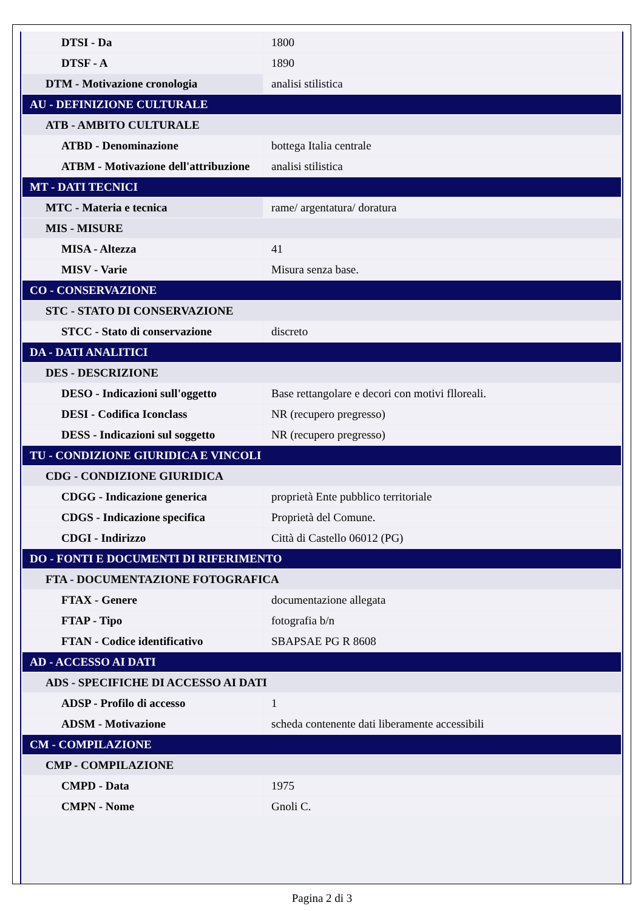| DTSI - Da | 1800 |
| DTSF - A | 1890 |
| DTM - Motivazione cronologia | analisi stilistica |
| AU - DEFINIZIONE CULTURALE | |
| ATB - AMBITO CULTURALE | |
| ATBD - Denominazione | bottega Italia centrale |
| ATBM - Motivazione dell'attribuzione | analisi stilistica |
| MT - DATI TECNICI | |
| MTC - Materia e tecnica | rame/ argentatura/ doratura |
| MIS - MISURE | |
| MISA - Altezza | 41 |
| MISV - Varie | Misura senza base. |
| CO - CONSERVAZIONE | |
| STC - STATO DI CONSERVAZIONE | |
| STCC - Stato di conservazione | discreto |
| DA - DATI ANALITICI | |
| DES - DESCRIZIONE | |
| DESO - Indicazioni sull'oggetto | Base rettangolare e decori con motivi flloreali. |
| DESI - Codifica Iconclass | NR (recupero pregresso) |
| DESS - Indicazioni sul soggetto | NR (recupero pregresso) |
| TU - CONDIZIONE GIURIDICA E VINCOLI | |
| CDG - CONDIZIONE GIURIDICA | |
| CDGG - Indicazione generica | proprietà Ente pubblico territoriale |
| CDGS - Indicazione specifica | Proprietà del Comune. |
| CDGI - Indirizzo | Città di Castello 06012 (PG) |
| DO - FONTI E DOCUMENTI DI RIFERIMENTO | |
| FTA - DOCUMENTAZIONE FOTOGRAFICA | |
| FTAX - Genere | documentazione allegata |
| FTAP - Tipo | fotografia b/n |
| FTAN - Codice identificativo | SBAPSAE PG R 8608 |
| AD - ACCESSO AI DATI | |
| ADS - SPECIFICHE DI ACCESSO AI DATI | |
| ADSP - Profilo di accesso | 1 |
| ADSM - Motivazione | scheda contenente dati liberamente accessibili |
| CM - COMPILAZIONE | |
| CMP - COMPILAZIONE | |
| CMPD - Data | 1975 |
| CMPN - Nome | Gnoli C. |
Pagina 2 di 3